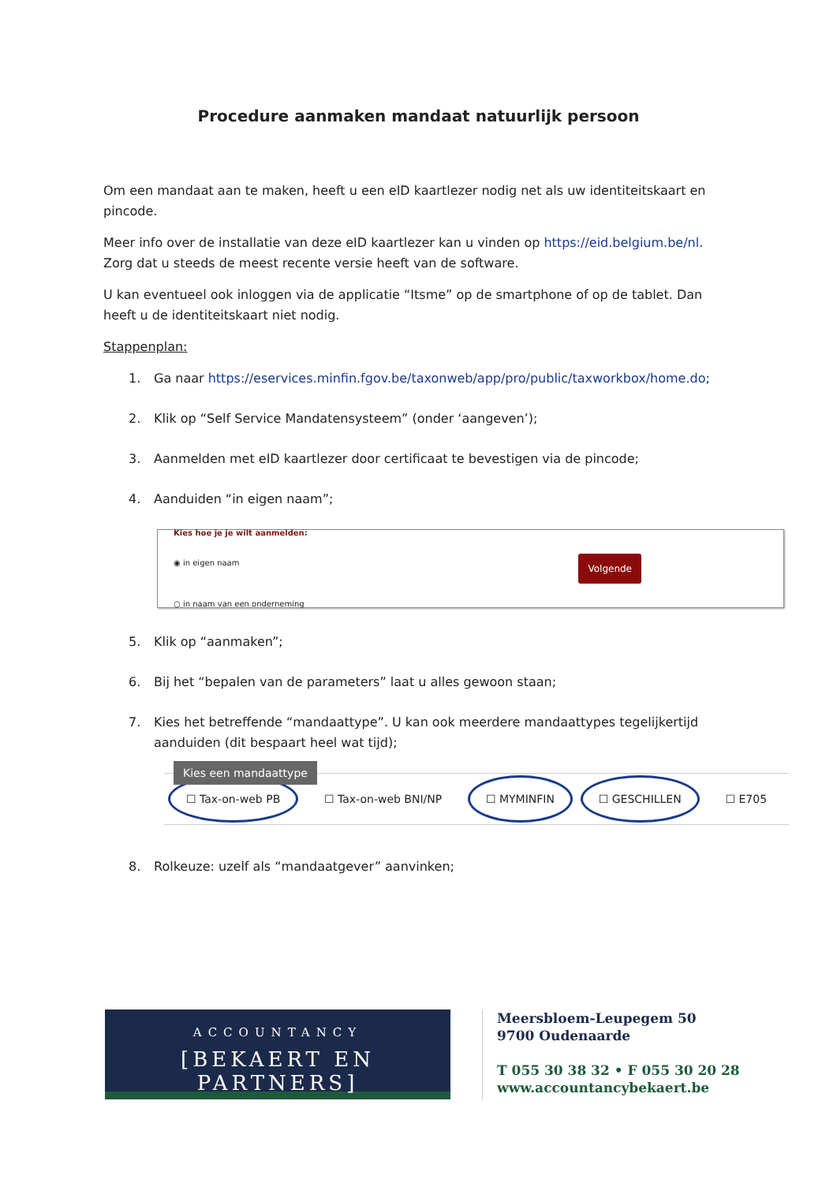Procedure aanmaken mandaat natuurlijk persoon
Om een mandaat aan te maken, heeft u een eID kaartlezer nodig net als uw identiteitskaart en pincode.
Meer info over de installatie van deze eID kaartlezer kan u vinden op https://eid.belgium.be/nl. Zorg dat u steeds de meest recente versie heeft van de software.
U kan eventueel ook inloggen via de applicatie “Itsme” op de smartphone of op de tablet. Dan heeft u de identiteitskaart niet nodig.
Stappenplan:
1. Ga naar https://eservices.minfin.fgov.be/taxonweb/app/pro/public/taxworkbox/home.do;
2. Klik op “Self Service Mandatensysteem” (onder ‘aangeven’);
3. Aanmelden met eID kaartlezer door certificaat te bevestigen via de pincode;
4. Aanduiden “in eigen naam”;
Kies hoe je je wilt aanmelden:
◉ in eigen naam
○ in naam van een onderneming
Volgende
5. Klik op “aanmaken”;
6. Bij het “bepalen van de parameters” laat u alles gewoon staan;
7. Kies het betreffende “mandaattype”. U kan ook meerdere mandaattypes tegelijkertijd aanduiden (dit bespaart heel wat tijd);
Kies een mandaattype
☐ Tax-on-web PB ☐ Tax-on-web BNI/NP ☐ MYMINFIN ☐ GESCHILLEN ☐ E705
8. Rolkeuze: uzelf als “mandaatgever” aanvinken;
ACCOUNTANCY
[BEKAERT EN PARTNERS]
Meersbloem-Leupegem 50
9700 Oudenaarde
T 055 30 38 32 • F 055 30 20 28
www.accountancybekaert.be